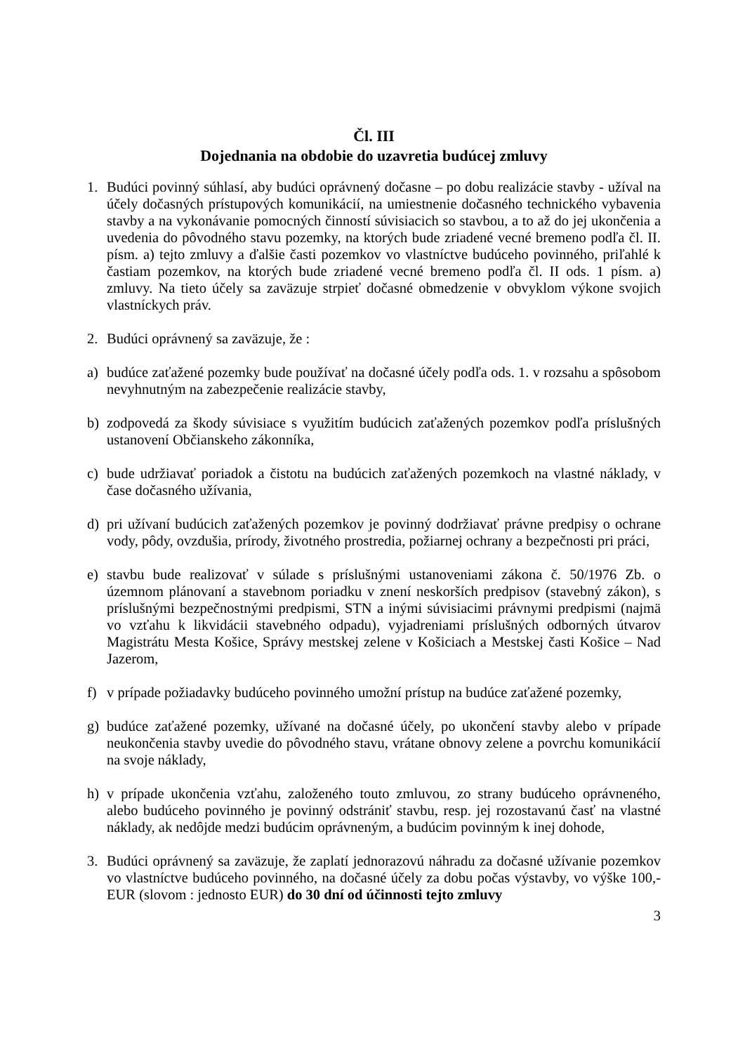Čl. III
Dojednania na obdobie do uzavretia budúcej zmluvy
1. Budúci povinný súhlasí, aby budúci oprávnený dočasne – po dobu realizácie stavby - užíval na účely dočasných prístupových komunikácií, na umiestnenie dočasného technického vybavenia stavby a na vykonávanie pomocných činností súvisiacich so stavbou, a to až do jej ukončenia a uvedenia do pôvodného stavu pozemky, na ktorých bude zriadené vecné bremeno podľa čl. II. písm. a) tejto zmluvy a ďalšie časti pozemkov vo vlastníctve budúceho povinného, priľahlé k častiam pozemkov, na ktorých bude zriadené vecné bremeno podľa čl. II ods. 1 písm. a) zmluvy. Na tieto účely sa zaväzuje strpieť dočasné obmedzenie v obvyklom výkone svojich vlastníckych práv.
2. Budúci oprávnený sa zaväzuje, že :
a) budúce zaťažené pozemky bude používať na dočasné účely podľa ods. 1. v rozsahu a spôsobom nevyhnutným na zabezpečenie realizácie stavby,
b) zodpovedá za škody súvisiace s využitím budúcich zaťažených pozemkov podľa príslušných ustanovení Občianskeho zákonníka,
c) bude udržiavať poriadok a čistotu na budúcich zaťažených pozemkoch na vlastné náklady, v čase dočasného užívania,
d) pri užívaní budúcich zaťažených pozemkov je povinný dodržiavať právne predpisy o ochrane vody, pôdy, ovzdušia, prírody, životného prostredia, požiarnej ochrany a bezpečnosti pri práci,
e) stavbu bude realizovať v súlade s príslušnými ustanoveniami zákona č. 50/1976 Zb. o územnom plánovaní a stavebnom poriadku v znení neskorších predpisov (stavebný zákon), s príslušnými bezpečnostnými predpismi, STN a inými súvisiacimi právnymi predpismi (najmä vo vzťahu k likvidácii stavebného odpadu), vyjadreniami príslušných odborných útvarov Magistrátu Mesta Košice, Správy mestskej zelene v Košiciach a Mestskej časti Košice – Nad Jazerom,
f) v prípade požiadavky budúceho povinného umožní prístup na budúce zaťažené pozemky,
g) budúce zaťažené pozemky, užívané na dočasné účely, po ukončení stavby alebo v prípade neukončenia stavby uvedie do pôvodného stavu, vrátane obnovy zelene a povrchu komunikácií na svoje náklady,
h) v prípade ukončenia vzťahu, založeného touto zmluvou, zo strany budúceho oprávneného, alebo budúceho povinného je povinný odstrániť stavbu, resp. jej rozostavanú časť na vlastné náklady, ak nedôjde medzi budúcim oprávneným, a budúcim povinným k inej dohode,
3. Budúci oprávnený sa zaväzuje, že zaplatí jednorazovú náhradu za dočasné užívanie pozemkov vo vlastníctve budúceho povinného, na dočasné účely za dobu počas výstavby, vo výške 100,- EUR (slovom : jednosto EUR) do 30 dní od účinnosti tejto zmluvy
3